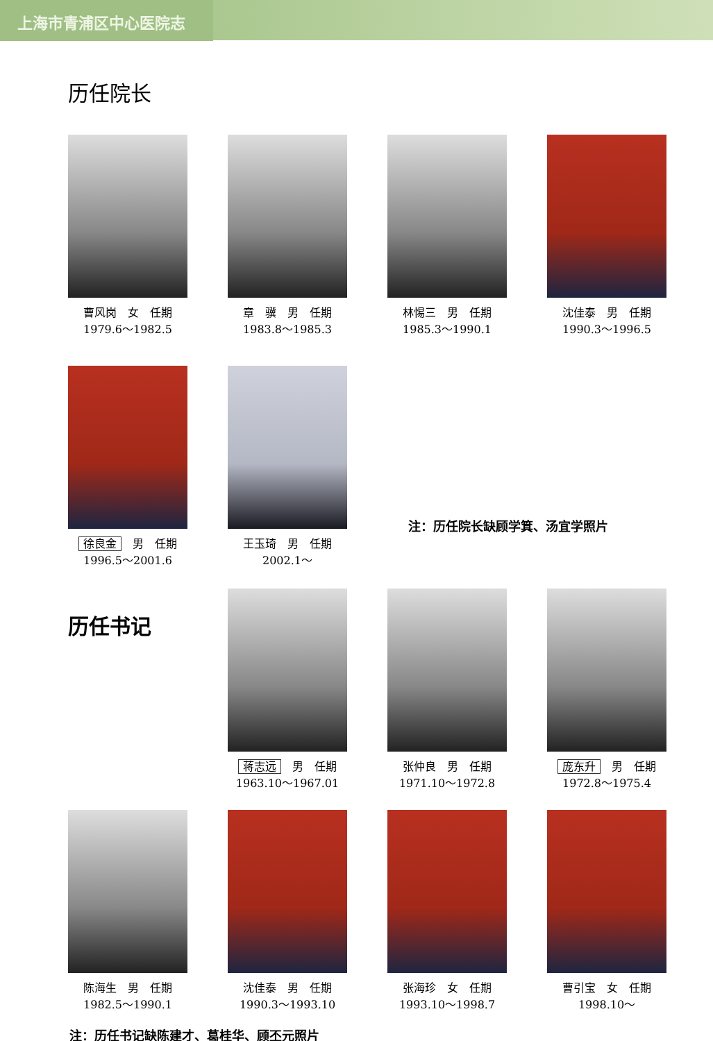上海市青浦区中心医院志
历任院长
曹风岗　女　任期
1979.6～1982.5
章　骥　男　任期
1983.8～1985.3
林惕三　男　任期
1985.3～1990.1
沈佳泰　男　任期
1990.3～1996.5
徐良金　男　任期
1996.5～2001.6
王玉琦　男　任期
2002.1～
注：历任院长缺顾学箕、汤宜学照片
历任书记
蒋志远　男　任期
1963.10～1967.01
张仲良　男　任期
1971.10～1972.8
庞东升　男　任期
1972.8～1975.4
陈海生　男　任期
1982.5～1990.1
沈佳泰　男　任期
1990.3～1993.10
张海珍　女　任期
1993.10～1998.7
曹引宝　女　任期
1998.10～
注：历任书记缺陈建才、葛桂华、顾丕元照片